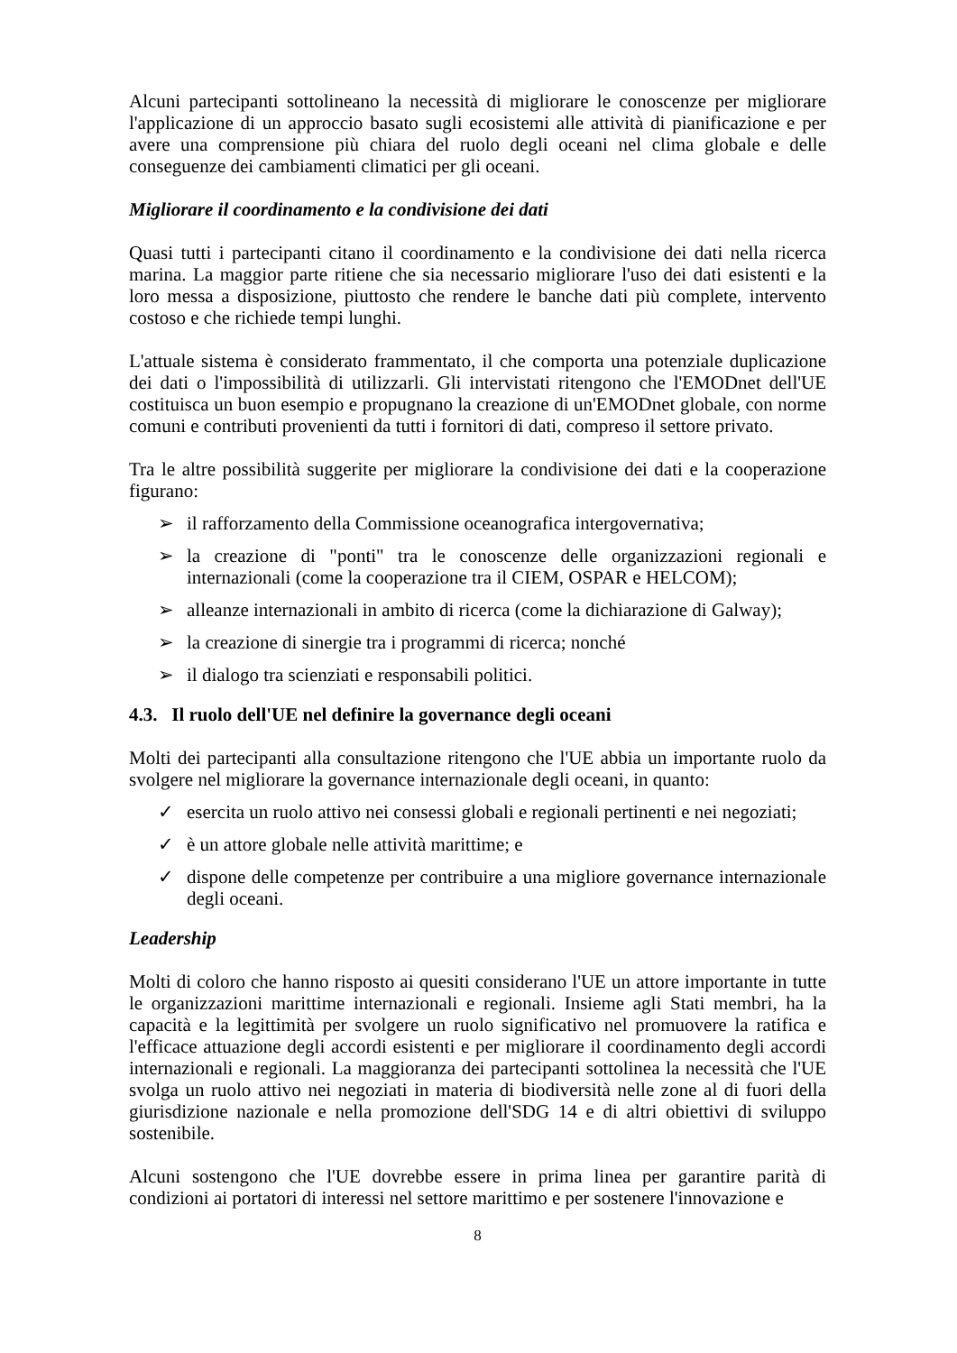Alcuni partecipanti sottolineano la necessità di migliorare le conoscenze per migliorare l'applicazione di un approccio basato sugli ecosistemi alle attività di pianificazione e per avere una comprensione più chiara del ruolo degli oceani nel clima globale e delle conseguenze dei cambiamenti climatici per gli oceani.
Migliorare il coordinamento e la condivisione dei dati
Quasi tutti i partecipanti citano il coordinamento e la condivisione dei dati nella ricerca marina. La maggior parte ritiene che sia necessario migliorare l'uso dei dati esistenti e la loro messa a disposizione, piuttosto che rendere le banche dati più complete, intervento costoso e che richiede tempi lunghi.
L'attuale sistema è considerato frammentato, il che comporta una potenziale duplicazione dei dati o l'impossibilità di utilizzarli. Gli intervistati ritengono che l'EMODnet dell'UE costituisca un buon esempio e propugnano la creazione di un'EMODnet globale, con norme comuni e contributi provenienti da tutti i fornitori di dati, compreso il settore privato.
Tra le altre possibilità suggerite per migliorare la condivisione dei dati e la cooperazione figurano:
➢ il rafforzamento della Commissione oceanografica intergovernativa;
➢ la creazione di "ponti" tra le conoscenze delle organizzazioni regionali e internazionali (come la cooperazione tra il CIEM, OSPAR e HELCOM);
➢ alleanze internazionali in ambito di ricerca (come la dichiarazione di Galway);
➢ la creazione di sinergie tra i programmi di ricerca; nonché
➢ il dialogo tra scienziati e responsabili politici.
4.3. Il ruolo dell'UE nel definire la governance degli oceani
Molti dei partecipanti alla consultazione ritengono che l'UE abbia un importante ruolo da svolgere nel migliorare la governance internazionale degli oceani, in quanto:
✓ esercita un ruolo attivo nei consessi globali e regionali pertinenti e nei negoziati;
✓ è un attore globale nelle attività marittime; e
✓ dispone delle competenze per contribuire a una migliore governance internazionale degli oceani.
Leadership
Molti di coloro che hanno risposto ai quesiti considerano l'UE un attore importante in tutte le organizzazioni marittime internazionali e regionali. Insieme agli Stati membri, ha la capacità e la legittimità per svolgere un ruolo significativo nel promuovere la ratifica e l'efficace attuazione degli accordi esistenti e per migliorare il coordinamento degli accordi internazionali e regionali. La maggioranza dei partecipanti sottolinea la necessità che l'UE svolga un ruolo attivo nei negoziati in materia di biodiversità nelle zone al di fuori della giurisdizione nazionale e nella promozione dell'SDG 14 e di altri obiettivi di sviluppo sostenibile.
Alcuni sostengono che l'UE dovrebbe essere in prima linea per garantire parità di condizioni ai portatori di interessi nel settore marittimo e per sostenere l'innovazione e
8